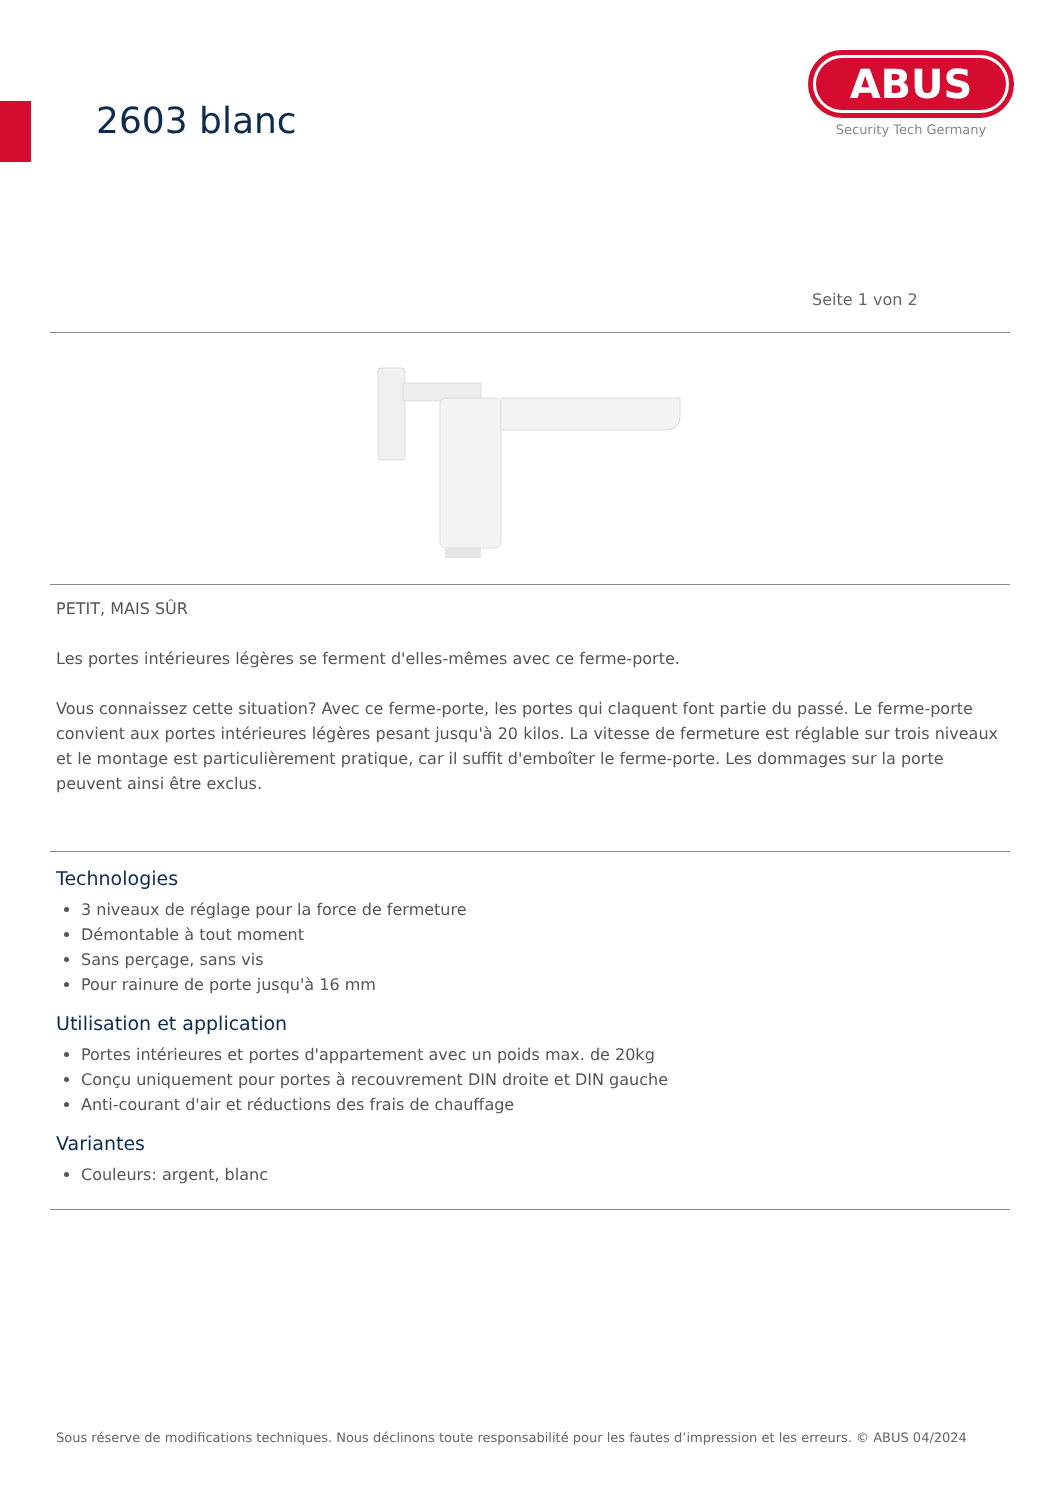2603 blanc
ABUS
Security Tech Germany
Seite 1 von 2
PETIT, MAIS SÛR
Les portes intérieures légères se ferment d'elles-mêmes avec ce ferme-porte.
Vous connaissez cette situation? Avec ce ferme-porte, les portes qui claquent font partie du passé. Le ferme-porte convient aux portes intérieures légères pesant jusqu'à 20 kilos. La vitesse de fermeture est réglable sur trois niveaux et le montage est particulièrement pratique, car il suffit d'emboîter le ferme-porte. Les dommages sur la porte peuvent ainsi être exclus.
Technologies
3 niveaux de réglage pour la force de fermeture
Démontable à tout moment
Sans perçage, sans vis
Pour rainure de porte jusqu'à 16 mm
Utilisation et application
Portes intérieures et portes d'appartement avec un poids max. de 20kg
Conçu uniquement pour portes à recouvrement DIN droite et DIN gauche
Anti-courant d'air et réductions des frais de chauffage
Variantes
Couleurs: argent, blanc
Sous réserve de modifications techniques. Nous déclinons toute responsabilité pour les fautes d’impression et les erreurs. © ABUS 04/2024